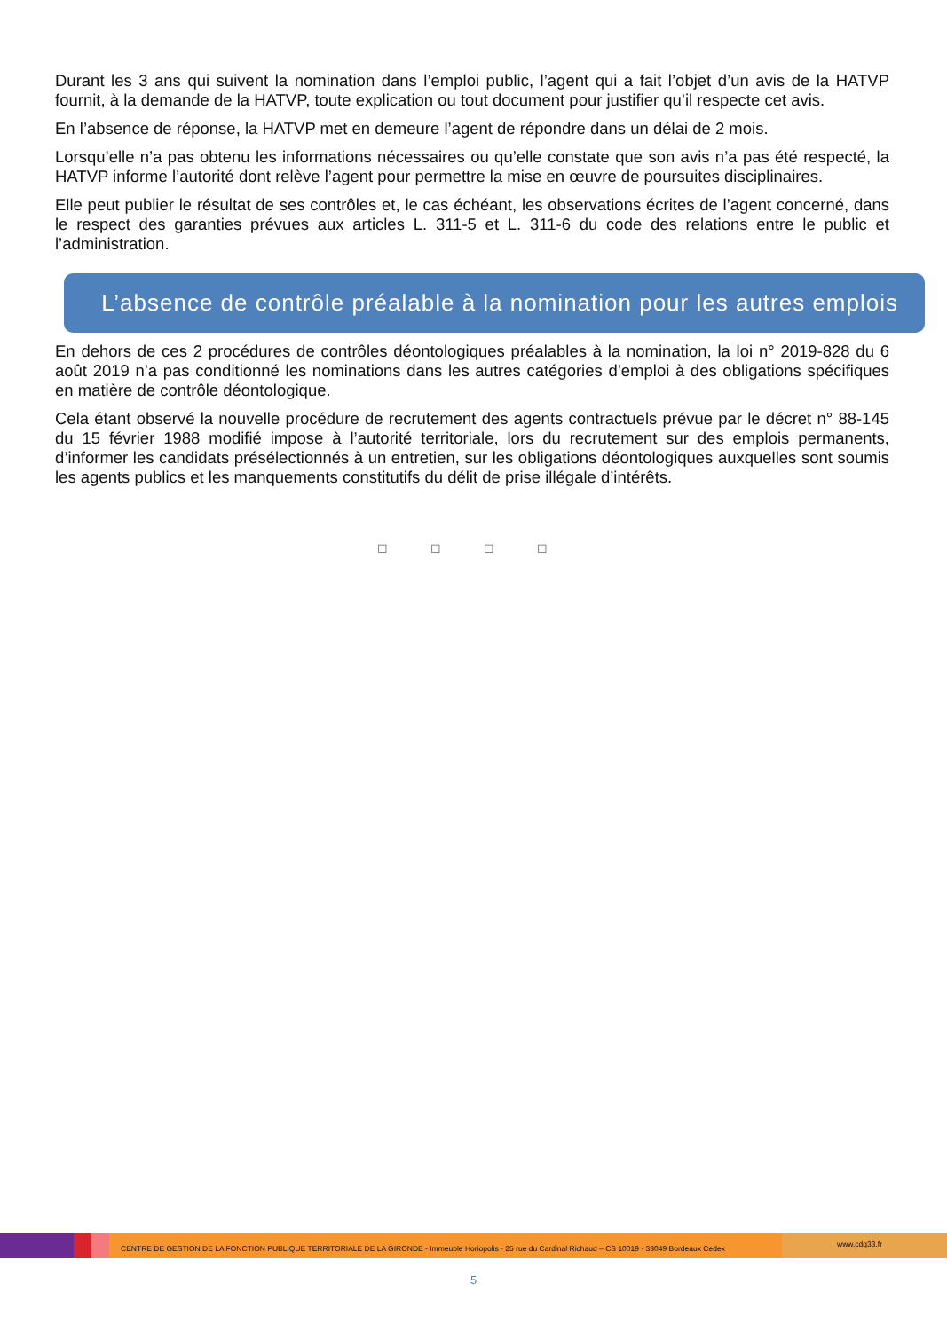Durant les 3 ans qui suivent la nomination dans l’emploi public, l’agent qui a fait l’objet d’un avis de la HATVP fournit, à la demande de la HATVP, toute explication ou tout document pour justifier qu’il respecte cet avis.
En l’absence de réponse, la HATVP met en demeure l’agent de répondre dans un délai de 2 mois.
Lorsqu’elle n’a pas obtenu les informations nécessaires ou qu’elle constate que son avis n’a pas été respecté, la HATVP informe l’autorité dont relève l’agent pour permettre la mise en œuvre de poursuites disciplinaires.
Elle peut publier le résultat de ses contrôles et, le cas échéant, les observations écrites de l’agent concerné, dans le respect des garanties prévues aux articles L. 311-5 et L. 311-6 du code des relations entre le public et l’administration.
L’absence de contrôle préalable à la nomination pour les autres emplois
En dehors de ces 2 procédures de contrôles déontologiques préalables à la nomination, la loi n° 2019-828 du 6 août 2019 n’a pas conditionné les nominations dans les autres catégories d’emploi à des obligations spécifiques en matière de contrôle déontologique.
Cela étant observé la nouvelle procédure de recrutement des agents contractuels prévue par le décret n° 88-145 du 15 février 1988 modifié impose à l’autorité territoriale, lors du recrutement sur des emplois permanents, d’informer les candidats présélectionnés à un entretien, sur les obligations déontologiques auxquelles sont soumis les agents publics et les manquements constitutifs du délit de prise illégale d’intérêts.
◻ ◻ ◻ ◻
CENTRE DE GESTION DE LA FONCTION PUBLIQUE TERRITORIALE DE LA GIRONDE - Immeuble Horiopolis - 25 rue du Cardinal Richaud – CS 10019 - 33049 Bordeaux Cedex
www.cdg33.fr
5